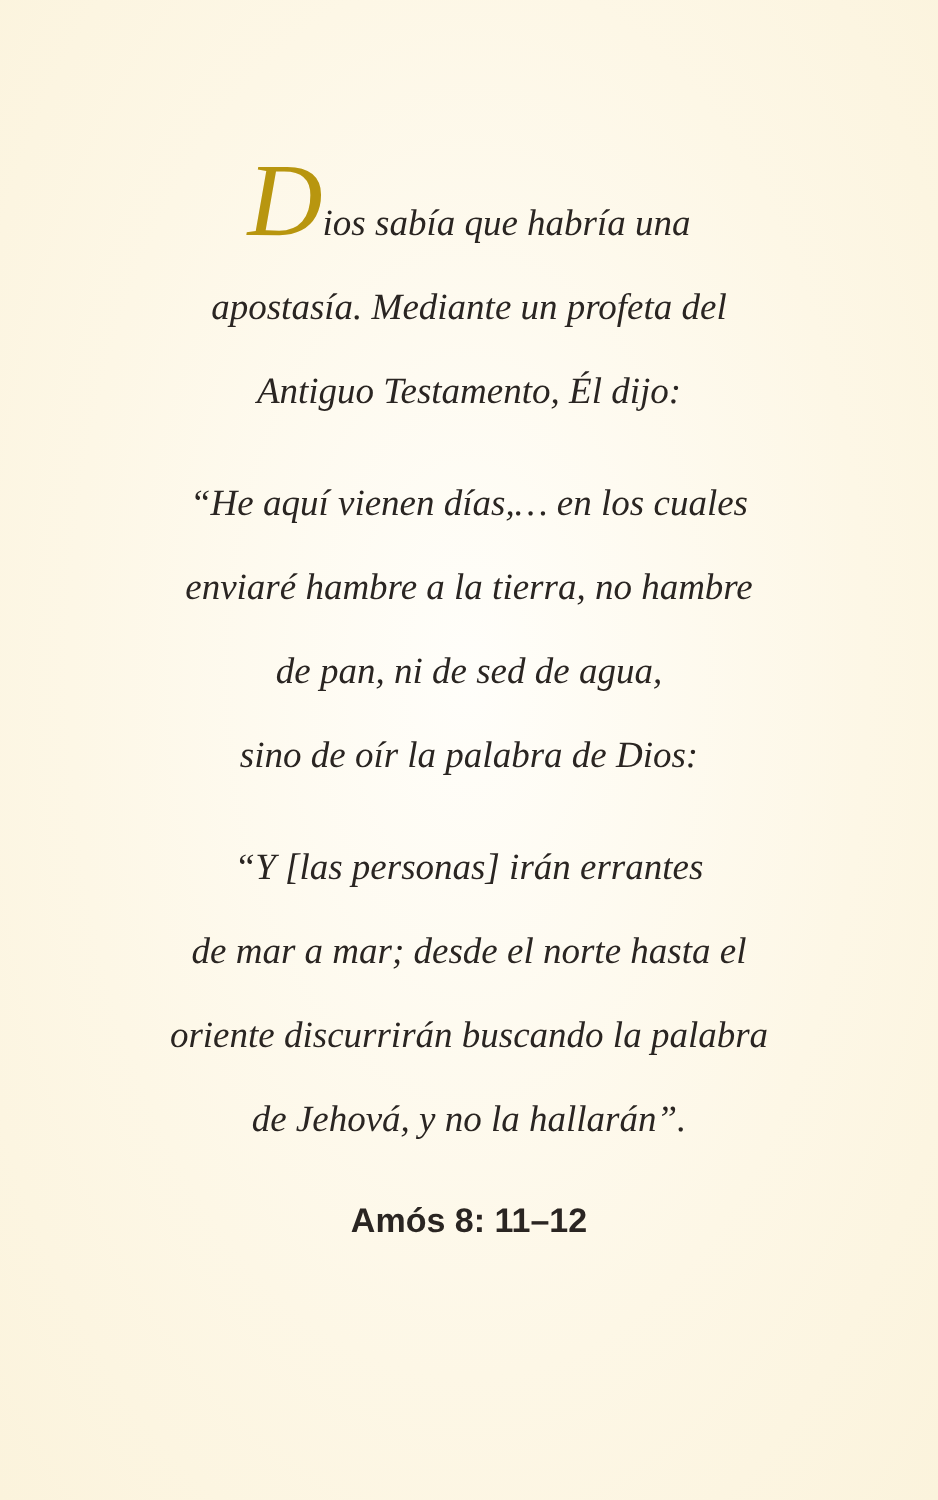Dios sabía que habría una
apostasía. Mediante un profeta del
Antiguo Testamento, Él dijo:
“He aquí vienen días,… en los cuales
enviaré hambre a la tierra, no hambre
de pan, ni de sed de agua,
sino de oír la palabra de Dios:
“Y [las personas] irán errantes
de mar a mar; desde el norte hasta el
oriente discurrirán buscando la palabra
de Jehová, y no la hallarán”.
Amós 8: 11–12